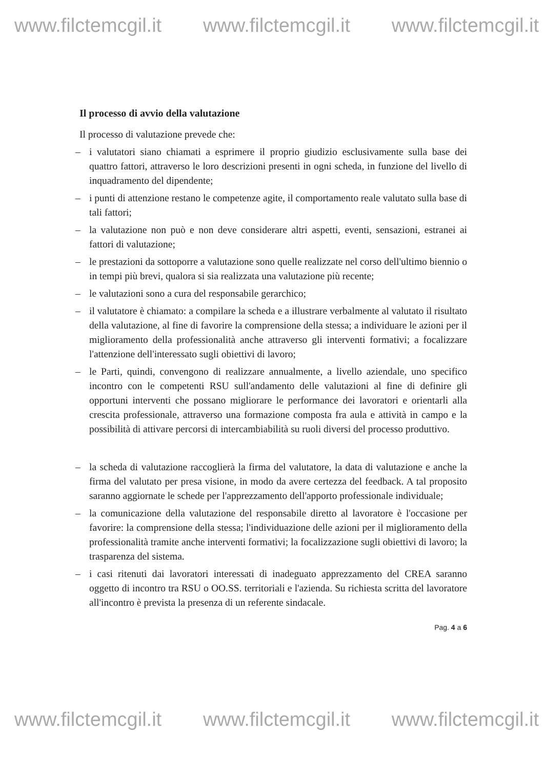www.filctemcgil.it www.filctemcgil.it www.filctemcgil.it
Il processo di avvio della valutazione
Il processo di valutazione prevede che:
– i valutatori siano chiamati a esprimere il proprio giudizio esclusivamente sulla base dei quattro fattori, attraverso le loro descrizioni presenti in ogni scheda, in funzione del livello di inquadramento del dipendente;
– i punti di attenzione restano le competenze agite, il comportamento reale valutato sulla base di tali fattori;
– la valutazione non può e non deve considerare altri aspetti, eventi, sensazioni, estranei ai fattori di valutazione;
– le prestazioni da sottoporre a valutazione sono quelle realizzate nel corso dell'ultimo biennio o in tempi più brevi, qualora si sia realizzata una valutazione più recente;
– le valutazioni sono a cura del responsabile gerarchico;
– il valutatore è chiamato: a compilare la scheda e a illustrare verbalmente al valutato il risultato della valutazione, al fine di favorire la comprensione della stessa; a individuare le azioni per il miglioramento della professionalità anche attraverso gli interventi formativi; a focalizzare l'attenzione dell'interessato sugli obiettivi di lavoro;
– le Parti, quindi, convengono di realizzare annualmente, a livello aziendale, uno specifico incontro con le competenti RSU sull'andamento delle valutazioni al fine di definire gli opportuni interventi che possano migliorare le performance dei lavoratori e orientarli alla crescita professionale, attraverso una formazione composta fra aula e attività in campo e la possibilità di attivare percorsi di intercambiabilità su ruoli diversi del processo produttivo.
– la scheda di valutazione raccoglierà la firma del valutatore, la data di valutazione e anche la firma del valutato per presa visione, in modo da avere certezza del feedback. A tal proposito saranno aggiornate le schede per l'apprezzamento dell'apporto professionale individuale;
– la comunicazione della valutazione del responsabile diretto al lavoratore è l'occasione per favorire: la comprensione della stessa; l'individuazione delle azioni per il miglioramento della professionalità tramite anche interventi formativi; la focalizzazione sugli obiettivi di lavoro; la trasparenza del sistema.
– i casi ritenuti dai lavoratori interessati di inadeguato apprezzamento del CREA saranno oggetto di incontro tra RSU o OO.SS. territoriali e l'azienda. Su richiesta scritta del lavoratore all'incontro è prevista la presenza di un referente sindacale.
Pag. 4 a 6
www.filctemcgil.it www.filctemcgil.it www.filctemcgil.it